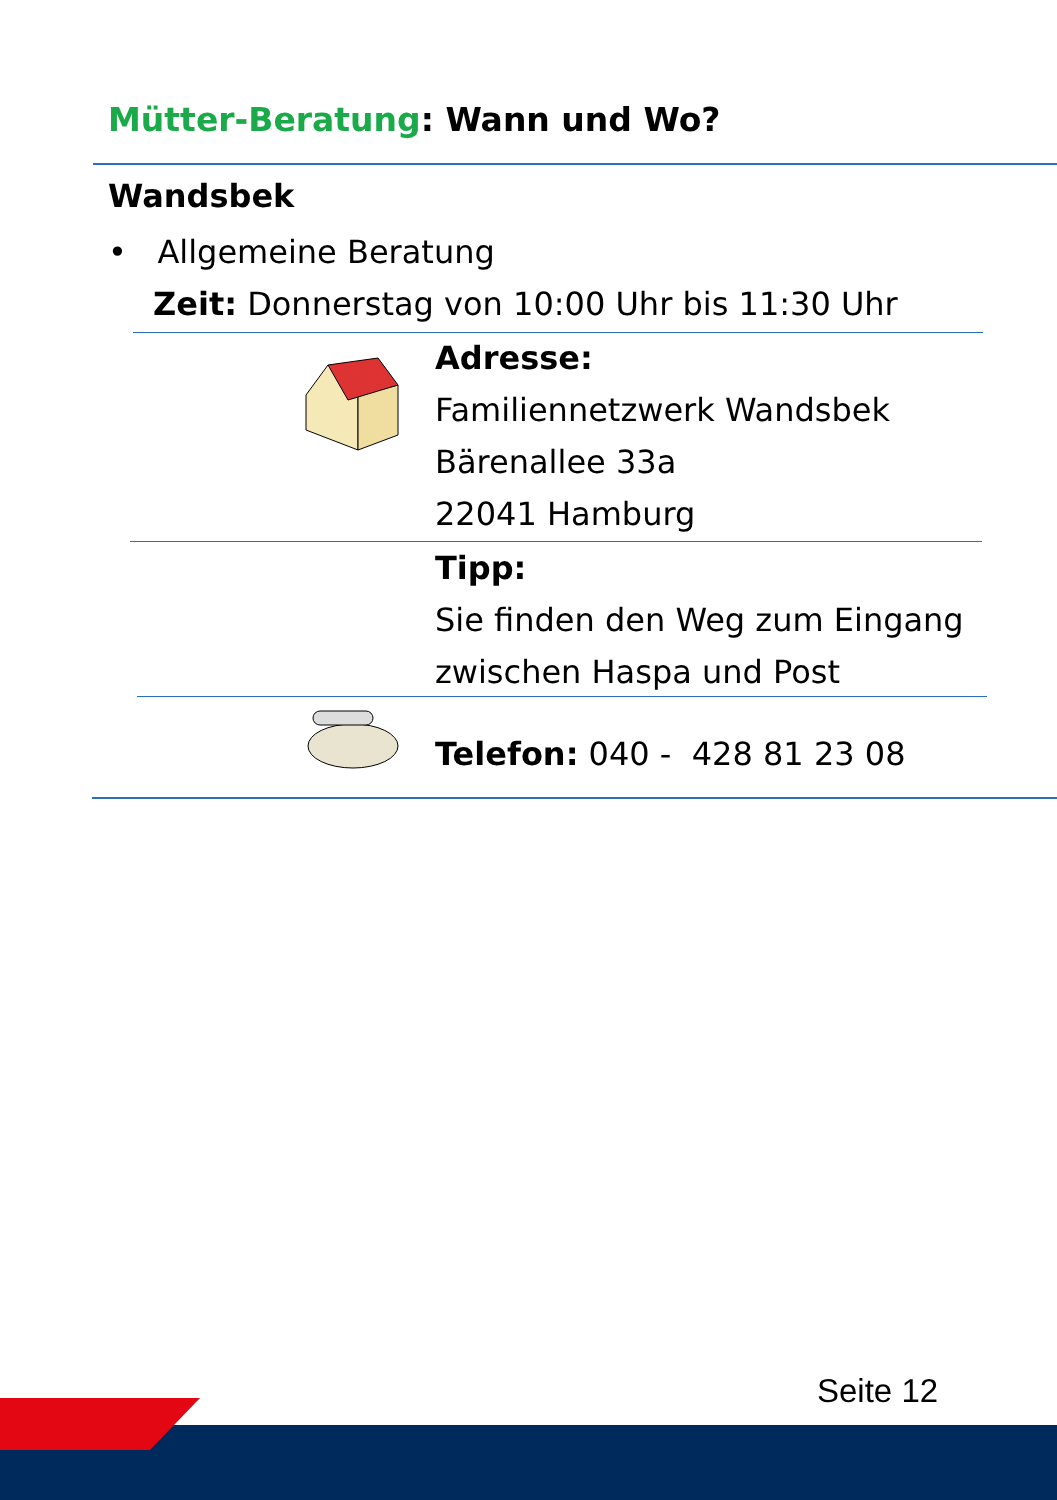Mütter-Beratung: Wann und Wo?
Wandsbek
• Allgemeine Beratung
Zeit: Donnerstag von 10:00 Uhr bis 11:30 Uhr
Adresse:
Familiennetzwerk Wandsbek
Bärenallee 33a
22041 Hamburg
Tipp:
Sie finden den Weg zum Eingang
zwischen Haspa und Post
Telefon: 040 - 428 81 23 08
Seite 12